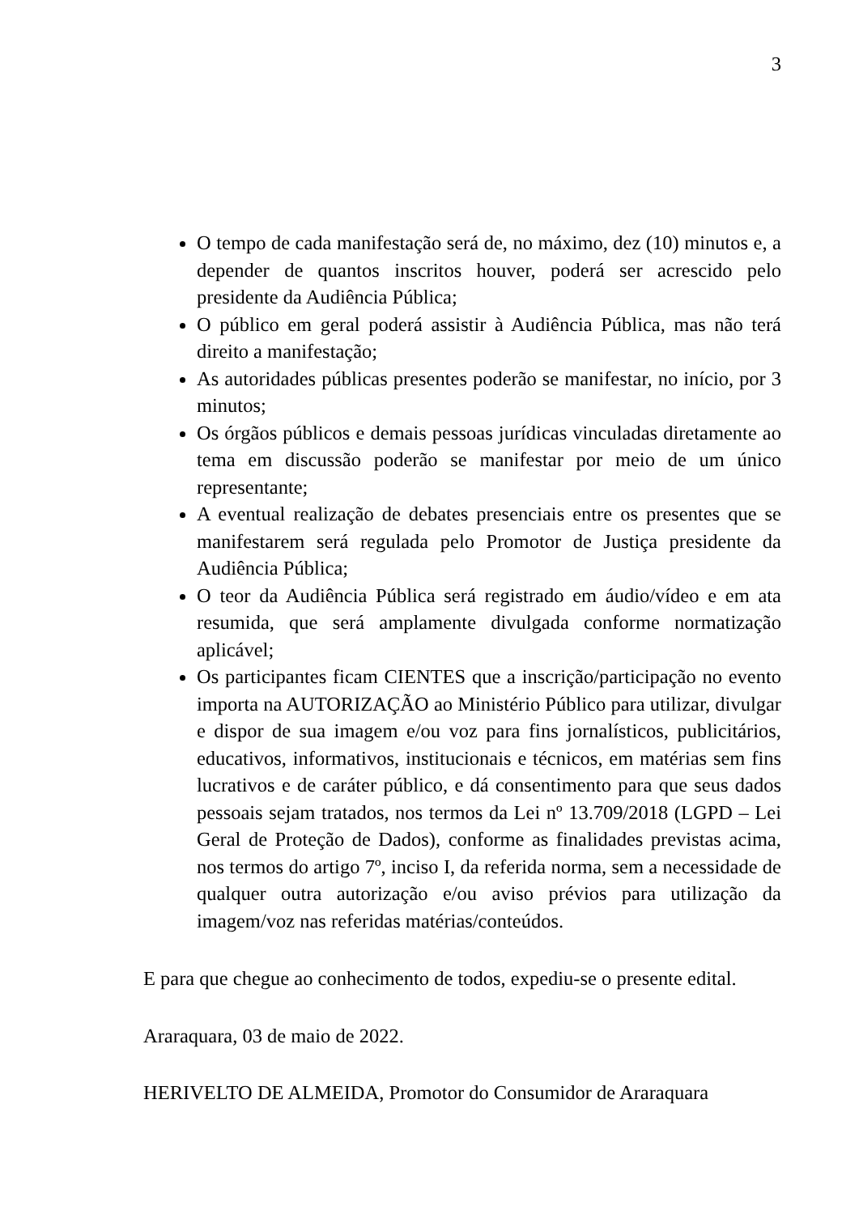3
O tempo de cada manifestação será de, no máximo, dez (10) minutos e, a depender de quantos inscritos houver, poderá ser acrescido pelo presidente da Audiência Pública;
O público em geral poderá assistir à Audiência Pública, mas não terá direito a manifestação;
As autoridades públicas presentes poderão se manifestar, no início, por 3 minutos;
Os órgãos públicos e demais pessoas jurídicas vinculadas diretamente ao tema em discussão poderão se manifestar por meio de um único representante;
A eventual realização de debates presenciais entre os presentes que se manifestarem será regulada pelo Promotor de Justiça presidente da Audiência Pública;
O teor da Audiência Pública será registrado em áudio/vídeo e em ata resumida, que será amplamente divulgada conforme normatização aplicável;
Os participantes ficam CIENTES que a inscrição/participação no evento importa na AUTORIZAÇÃO ao Ministério Público para utilizar, divulgar e dispor de sua imagem e/ou voz para fins jornalísticos, publicitários, educativos, informativos, institucionais e técnicos, em matérias sem fins lucrativos e de caráter público, e dá consentimento para que seus dados pessoais sejam tratados, nos termos da Lei nº 13.709/2018 (LGPD – Lei Geral de Proteção de Dados), conforme as finalidades previstas acima, nos termos do artigo 7º, inciso I, da referida norma, sem a necessidade de qualquer outra autorização e/ou aviso prévios para utilização da imagem/voz nas referidas matérias/conteúdos.
E para que chegue ao conhecimento de todos, expediu-se o presente edital.
Araraquara, 03 de maio de 2022.
HERIVELTO DE ALMEIDA, Promotor do Consumidor de Araraquara